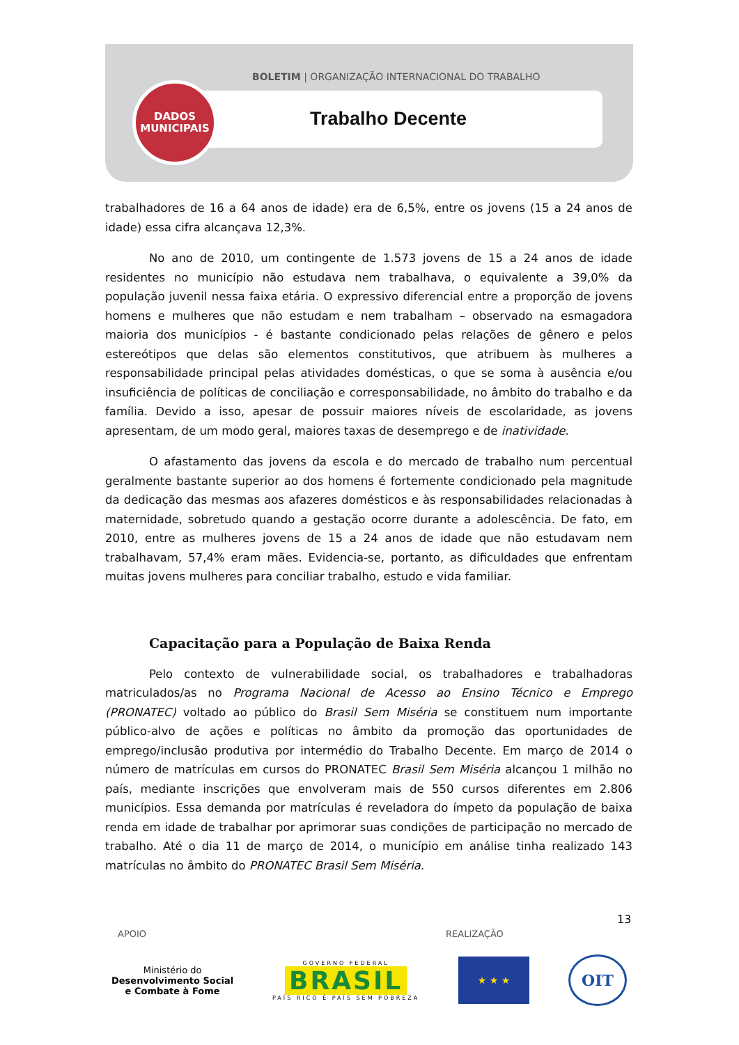BOLETIM | ORGANIZAÇÃO INTERNACIONAL DO TRABALHO
Trabalho Decente
DADOS
MUNICIPAIS
trabalhadores de 16 a 64 anos de idade) era de 6,5%, entre os jovens (15 a 24 anos de idade) essa cifra alcançava 12,3%.
No ano de 2010, um contingente de 1.573 jovens de 15 a 24 anos de idade residentes no município não estudava nem trabalhava, o equivalente a 39,0% da população juvenil nessa faixa etária. O expressivo diferencial entre a proporção de jovens homens e mulheres que não estudam e nem trabalham – observado na esmagadora maioria dos municípios - é bastante condicionado pelas relações de gênero e pelos estereótipos que delas são elementos constitutivos, que atribuem às mulheres a responsabilidade principal pelas atividades domésticas, o que se soma à ausência e/ou insuficiência de políticas de conciliação e corresponsabilidade, no âmbito do trabalho e da família. Devido a isso, apesar de possuir maiores níveis de escolaridade, as jovens apresentam, de um modo geral, maiores taxas de desemprego e de inatividade.
O afastamento das jovens da escola e do mercado de trabalho num percentual geralmente bastante superior ao dos homens é fortemente condicionado pela magnitude da dedicação das mesmas aos afazeres domésticos e às responsabilidades relacionadas à maternidade, sobretudo quando a gestação ocorre durante a adolescência. De fato, em 2010, entre as mulheres jovens de 15 a 24 anos de idade que não estudavam nem trabalhavam, 57,4% eram mães. Evidencia-se, portanto, as dificuldades que enfrentam muitas jovens mulheres para conciliar trabalho, estudo e vida familiar.
Capacitação para a População de Baixa Renda
Pelo contexto de vulnerabilidade social, os trabalhadores e trabalhadoras matriculados/as no Programa Nacional de Acesso ao Ensino Técnico e Emprego (PRONATEC) voltado ao público do Brasil Sem Miséria se constituem num importante público-alvo de ações e políticas no âmbito da promoção das oportunidades de emprego/inclusão produtiva por intermédio do Trabalho Decente. Em março de 2014 o número de matrículas em cursos do PRONATEC Brasil Sem Miséria alcançou 1 milhão no país, mediante inscrições que envolveram mais de 550 cursos diferentes em 2.806 municípios. Essa demanda por matrículas é reveladora do ímpeto da população de baixa renda em idade de trabalhar por aprimorar suas condições de participação no mercado de trabalho. Até o dia 11 de março de 2014, o município em análise tinha realizado 143 matrículas no âmbito do PRONATEC Brasil Sem Miséria.
13
APOIO REALIZAÇÃO
Ministério do
Desenvolvimento Social
e Combate à Fome
GOVERNO FEDERAL
BRASIL
PAÍS RICO É PAÍS SEM POBREZA
★ ★ ★
OIT